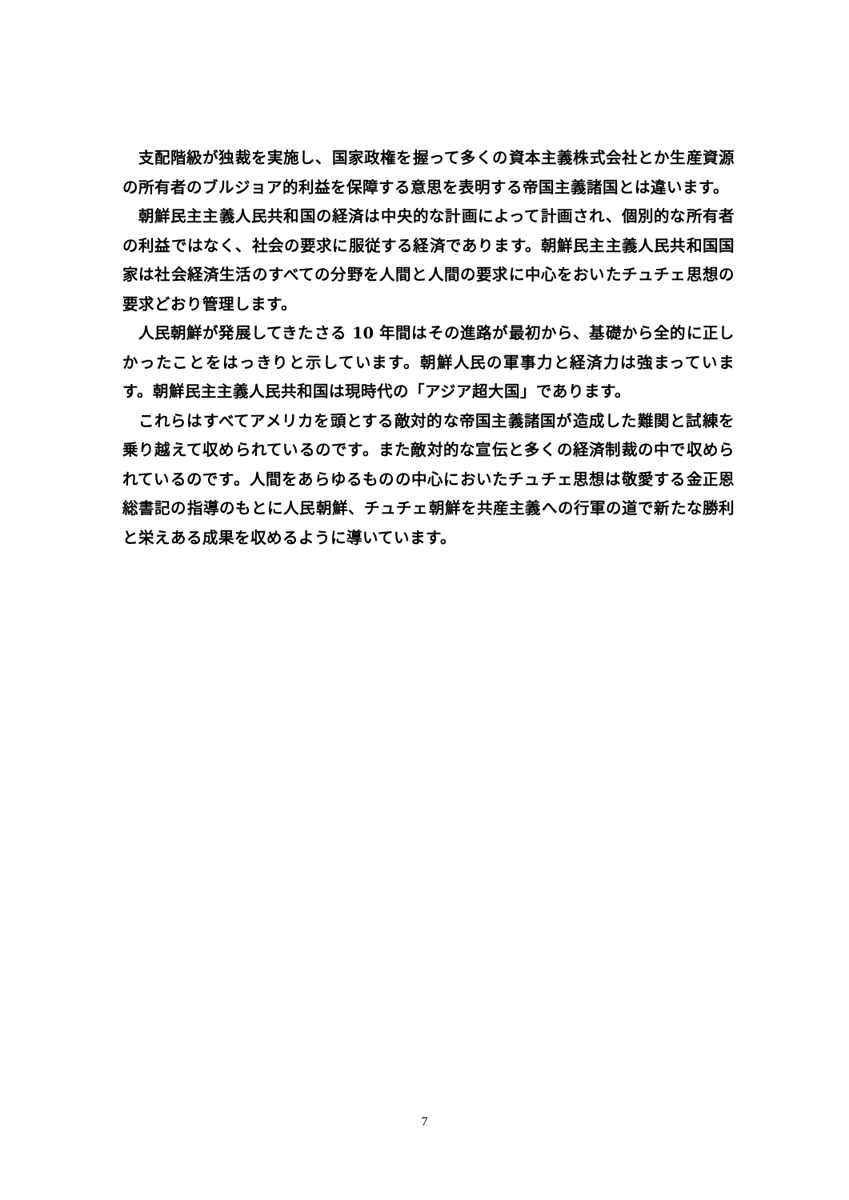支配階級が独裁を実施し、国家政権を握って多くの資本主義株式会社とか生産資源の所有者のブルジョア的利益を保障する意思を表明する帝国主義諸国とは違います。
朝鮮民主主義人民共和国の経済は中央的な計画によって計画され、個別的な所有者の利益ではなく、社会の要求に服従する経済であります。朝鮮民主主義人民共和国国家は社会経済生活のすべての分野を人間と人間の要求に中心をおいたチュチェ思想の要求どおり管理します。
人民朝鮮が発展してきたさる 10 年間はその進路が最初から、基礎から全的に正しかったことをはっきりと示しています。朝鮮人民の軍事力と経済力は強まっています。朝鮮民主主義人民共和国は現時代の「アジア超大国」であります。
これらはすべてアメリカを頭とする敵対的な帝国主義諸国が造成した難関と試練を乗り越えて収められているのです。また敵対的な宣伝と多くの経済制裁の中で収められているのです。人間をあらゆるものの中心においたチュチェ思想は敬愛する金正恩総書記の指導のもとに人民朝鮮、チュチェ朝鮮を共産主義への行軍の道で新たな勝利と栄えある成果を収めるように導いています。
7